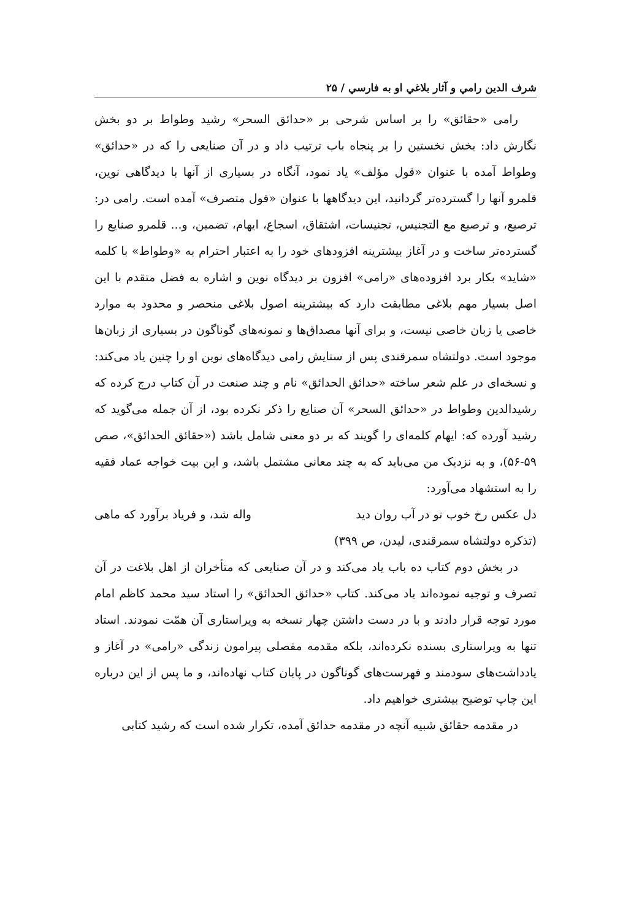شرف الدين رامي و آثار بلاغي او به فارسي / ۲۵
رامی «حقائق» را بر اساس شرحی بر «حدائق السحر» رشید وطواط بر دو بخش نگارش داد: بخش نخستین را بر پنجاه باب ترتیب داد و در آن صنایعی را که در «حدائق» وطواط آمده با عنوان «قول مؤلف» یاد نمود، آنگاه در بسیاری از آنها با دیدگاهی نوین، قلمرو آنها را گسترده‌تر گردانید، این دیدگاهها با عنوان «قول متصرف» آمده است. رامی در: ترصیع، و ترصیع مع التجنیس، تجنیسات، اشتقاق، اسجاع، ایهام، تضمین، و... قلمرو صنایع را گسترده‌تر ساخت و در آغاز بیشترینه افزودهای خود را به اعتبار احترام به «وطواط» با کلمه «شاید» بکار برد افزوده‌های «رامی» افزون بر دیدگاه نوین و اشاره به فضل متقدم با این اصل بسیار مهم بلاغی مطابقت دارد که بیشترینه اصول بلاغی منحصر و محدود به موارد خاصی یا زبان خاصی نیست، و برای آنها مصداق‌ها و نمونه‌های گوناگون در بسیاری از زبان‌ها موجود است. دولتشاه سمرقندی پس از ستایش رامی دیدگاه‌های نوین او را چنین یاد می‌کند: و نسخه‌ای در علم شعر ساخته «حدائق الحدائق» نام و چند صنعت در آن کتاب درج کرده که رشیدالدین وطواط در «حدائق السحر» آن صنایع را ذکر نکرده بود، از آن جمله می‌گوید که رشید آورده که: ایهام کلمه‌ای را گویند که بر دو معنی شامل باشد («حقائق الحدائق»، صص ۵۹-۵۶)، و به نزدیک من می‌باید که به چند معانی مشتمل باشد، و این بیت خواجه عماد فقیه را به استشهاد می‌آورد:
دل عکس رخ خوب تو در آب روان دید واله شد، و فریاد برآورد که ماهی
(تذکره دولتشاه سمرقندی، لیدن، ص ۳۹۹)
در بخش دوم کتاب ده باب یاد می‌کند و در آن صنایعی که متأخران از اهل بلاغت در آن تصرف و توجیه نموده‌اند یاد می‌کند. کتاب «حدائق الحدائق» را استاد سید محمد کاظم امام مورد توجه قرار دادند و با در دست داشتن چهار نسخه به ویراستاری آن همّت نمودند. استاد تنها به ویراستاری بسنده نکرده‌اند، بلکه مقدمه مفصلی پیرامون زندگی «رامی» در آغاز و یادداشت‌های سودمند و فهرست‌های گوناگون در پایان کتاب نهاده‌اند، و ما پس از این درباره این چاپ توضیح بیشتری خواهیم داد.
در مقدمه حقائق شبیه آنچه در مقدمه حدائق آمده، تکرار شده است که رشید کتابی